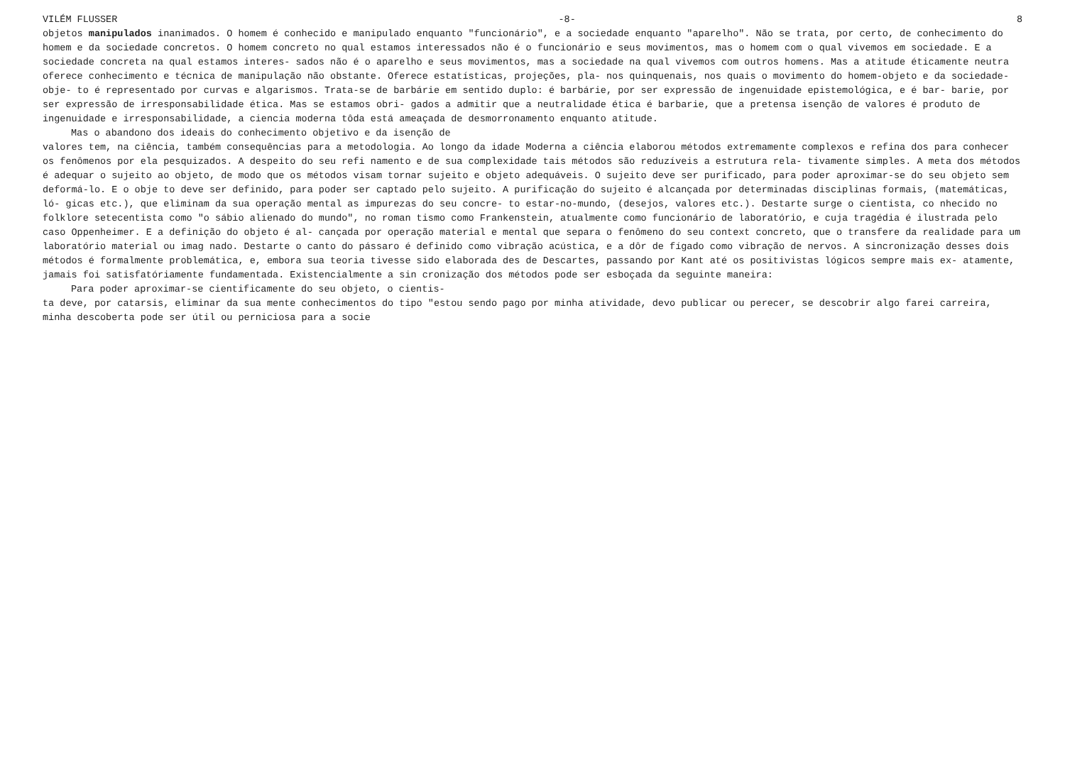VILÉM FLUSSER -8- 8
objetos manipulados inanimados. O homem é conhecido e manipulado enquanto "funcionário", e a sociedade enquanto "aparelho". Não se trata, por certo, de conhecimento do homem e da sociedade concretos. O homem concreto no qual estamos interessados não é o funcionário e seus movimentos, mas o homem com o qual vivemos em sociedade. E a sociedade concreta na qual estamos interes- sados não é o aparelho e seus movimentos, mas a sociedade na qual vivemos com outros homens. Mas a atitude éticamente neutra oferece conhecimento e técnica de manipulação não obstante. Oferece estatísticas, projeções, pla- nos quinquenais, nos quais o movimento do homem-objeto e da sociedade-obje- to é representado por curvas e algarismos. Trata-se de barbárie em sentido duplo: é barbárie, por ser expressão de ingenuidade epistemológica, e é bar- barie, por ser expressão de irresponsabilidade ética. Mas se estamos obri- gados a admitir que a neutralidade ética é barbarie, que a pretensa isenção de valores é produto de ingenuidade e irresponsabilidade, a ciencia moderna tôda está ameaçada de desmorronamento enquanto atitude.
Mas o abandono dos ideais do conhecimento objetivo e da isenção de
valores tem, na ciência, também consequências para a metodologia. Ao longo da idade Moderna a ciência elaborou métodos extremamente complexos e refina dos para conhecer os fenômenos por ela pesquizados. A despeito do seu refi namento e de sua complexidade tais métodos são reduzíveis a estrutura rela- tivamente simples. A meta dos métodos é adequar o sujeito ao objeto, de modo que os métodos visam tornar sujeito e objeto adequáveis. O sujeito deve ser purificado, para poder aproximar-se do seu objeto sem deformá-lo. E o obje to deve ser definido, para poder ser captado pelo sujeito. A purificação do sujeito é alcançada por determinadas disciplinas formais, (matemáticas, ló- gicas etc.), que eliminam da sua operação mental as impurezas do seu concre- to estar-no-mundo, (desejos, valores etc.). Destarte surge o cientista, co nhecido no folklore setecentista como "o sábio alienado do mundo", no roman tismo como Frankenstein, atualmente como funcionário de laboratório, e cuja tragédia é ilustrada pelo caso Oppenheimer. E a definição do objeto é al- cançada por operação material e mental que separa o fenômeno do seu context concreto, que o transfere da realidade para um laboratório material ou imag nado. Destarte o canto do pássaro é definido como vibração acústica, e a dôr de fígado como vibração de nervos. A sincronização desses dois métodos é formalmente problemática, e, embora sua teoria tivesse sido elaborada des de Descartes, passando por Kant até os positivistas lógicos sempre mais ex- atamente, jamais foi satisfatóriamente fundamentada. Existencialmente a sin cronização dos métodos pode ser esboçada da seguinte maneira:
Para poder aproximar-se cientificamente do seu objeto, o cientis-
ta deve, por catarsis, eliminar da sua mente conhecimentos do tipo "estou sendo pago por minha atividade, devo publicar ou perecer, se descobrir algo farei carreira, minha descoberta pode ser útil ou perniciosa para a socie